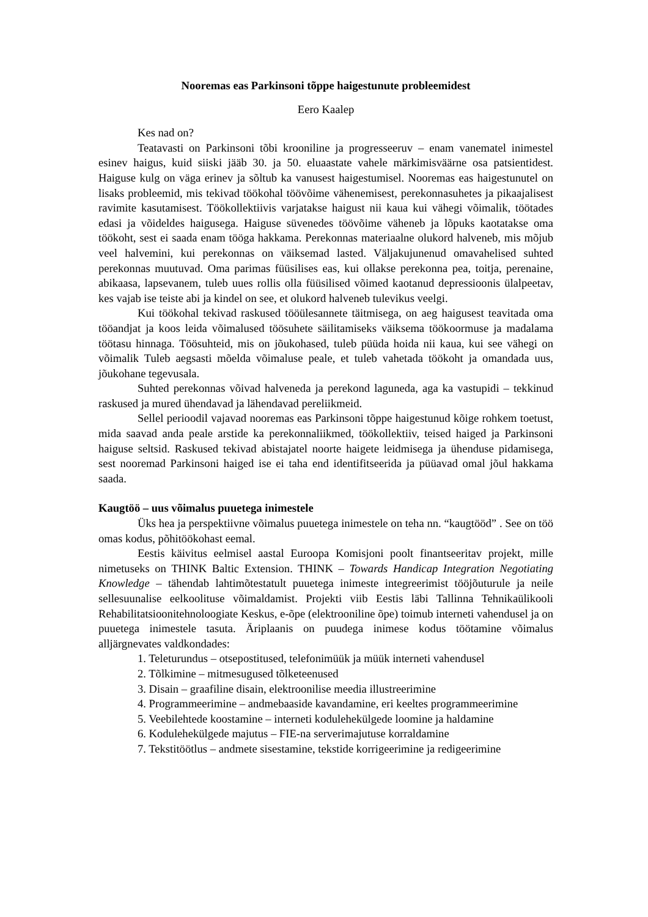Nooremas eas Parkinsoni tõppe haigestunute probleemidest
Eero Kaalep
Kes nad on?
Teatavasti on Parkinsoni tõbi krooniline ja progresseeruv – enam vanematel inimestel esinev haigus, kuid siiski jääb 30. ja 50. eluaastate vahele märkimisväärne osa patsientidest. Haiguse kulg on väga erinev ja sõltub ka vanusest haigestumisel. Nooremas eas haigestunutel on lisaks probleemid, mis tekivad töökohal töövõime vähenemisest, perekonnasuhetes ja pikaajalisest ravimite kasutamisest. Töökollektiivis varjatakse haigust nii kaua kui vähegi võimalik, töötades edasi ja võideldes haigusega. Haiguse süvenedes töövõime väheneb ja lõpuks kaotatakse oma töökoht, sest ei saada enam tööga hakkama. Perekonnas materiaalne olukord halveneb, mis mõjub veel halvemini, kui perekonnas on väiksemad lasted. Väljakujunenud omavahelised suhted perekonnas muutuvad. Oma parimas füüsilises eas, kui ollakse perekonna pea, toitja, perenaine, abikaasa, lapsevanem, tuleb uues rollis olla füüsilised võimed kaotanud depressioonis ülalpeetav, kes vajab ise teiste abi ja kindel on see, et olukord halveneb tulevikus veelgi.
Kui töökohal tekivad raskused tööülesannete täitmisega, on aeg haigusest teavitada oma tööandjat ja koos leida võimalused töösuhete säilitamiseks väiksema töökoormuse ja madalama töötasu hinnaga. Töösuhteid, mis on jõukohased, tuleb püüda hoida nii kaua, kui see vähegi on võimalik Tuleb aegsasti mõelda võimaluse peale, et tuleb vahetada töökoht ja omandada uus, jõukohane tegevusala.
Suhted perekonnas võivad halveneda ja perekond laguneda, aga ka vastupidi – tekkinud raskused ja mured ühendavad ja lähendavad pereliikmeid.
Sellel perioodil vajavad nooremas eas Parkinsoni tõppe haigestunud kõige rohkem toetust, mida saavad anda peale arstide ka perekonnaliikmed, töökollektiiv, teised haiged ja Parkinsoni haiguse seltsid. Raskused tekivad abistajatel noorte haigete leidmisega ja ühenduse pidamisega, sest nooremad Parkinsoni haiged ise ei taha end identifitseerida ja püüavad omal jõul hakkama saada.
Kaugtöö – uus võimalus puuetega inimestele
Üks hea ja perspektiivne võimalus puuetega inimestele on teha nn. “kaugtööd” . See on töö omas kodus, põhitöökohast eemal.
Eestis käivitus eelmisel aastal Euroopa Komisjoni poolt finantseeritav projekt, mille nimetuseks on THINK Baltic Extension. THINK – Towards Handicap Integration Negotiating Knowledge – tähendab lahtimõtestatult puuetega inimeste integreerimist tööjõuturule ja neile sellesuunalise eelkoolituse võimaldamist. Projekti viib Eestis läbi Tallinna Tehnikaülikooli Rehabilitatsioonitehnoloogiate Keskus, e-õpe (elektrooniline õpe) toimub interneti vahendusel ja on puuetega inimestele tasuta. Äriplaanis on puudega inimese kodus töötamine võimalus alljärgnevates valdkondades:
1. Teleturundus – otsepostitused, telefonimüük ja müük interneti vahendusel
2. Tõlkimine – mitmesugused tõlketeenused
3. Disain – graafiline disain, elektroonilise meedia illustreerimine
4. Programmeerimine – andmebaaside kavandamine, eri keeltes programmeerimine
5. Veebilehtede koostamine – interneti kodulehekülgede loomine ja haldamine
6. Kodulehekülgede majutus – FIE-na serverimajutuse korraldamine
7. Tekstitöötlus – andmete sisestamine, tekstide korrigeerimine ja redigeerimine